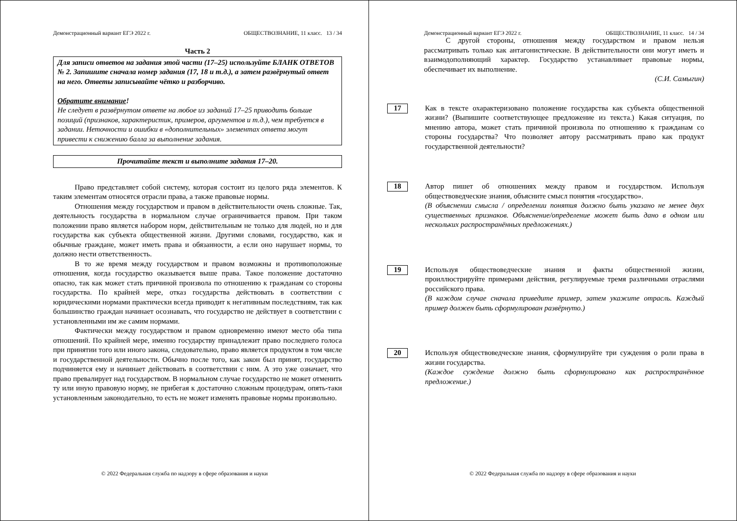Демонстрационный вариант ЕГЭ 2022 г. ОБЩЕСТВОЗНАНИЕ, 11 класс. 13 / 34
Часть 2
Для записи ответов на задания этой части (17–25) используйте БЛАНК ОТВЕТОВ № 2. Запишите сначала номер задания (17, 18 и т.д.), а затем развёрнутый ответ на него. Ответы записывайте чётко и разборчиво.
Обратите внимание!
Не следует в развёрнутом ответе на любое из заданий 17–25 приводить больше позиций (признаков, характеристик, примеров, аргументов и т.д.), чем требуется в задании. Неточности и ошибки в «дополнительных» элементах ответа могут привести к снижению балла за выполнение задания.
Прочитайте текст и выполните задания 17–20.
Право представляет собой систему, которая состоит из целого ряда элементов. К таким элементам относятся отрасли права, а также правовые нормы.
Отношения между государством и правом в действительности очень сложные. Так, деятельность государства в нормальном случае ограничивается правом. При таком положении право является набором норм, действительным не только для людей, но и для государства как субъекта общественной жизни. Другими словами, государство, как и обычные граждане, может иметь права и обязанности, а если оно нарушает нормы, то должно нести ответственность.
В то же время между государством и правом возможны и противоположные отношения, когда государство оказывается выше права. Такое положение достаточно опасно, так как может стать причиной произвола по отношению к гражданам со стороны государства. По крайней мере, отказ государства действовать в соответствии с юридическими нормами практически всегда приводит к негативным последствиям, так как большинство граждан начинает осознавать, что государство не действует в соответствии с установленными им же самим нормами.
Фактически между государством и правом одновременно имеют место оба типа отношений. По крайней мере, именно государству принадлежит право последнего голоса при принятии того или иного закона, следовательно, право является продуктом в том числе и государственной деятельности. Обычно после того, как закон был принят, государство подчиняется ему и начинает действовать в соответствии с ним. А это уже означает, что право превалирует над государством. В нормальном случае государство не может отменить ту или иную правовую норму, не прибегая к достаточно сложным процедурам, опять-таки установленным законодательно, то есть не может изменять правовые нормы произвольно.
© 2022 Федеральная служба по надзору в сфере образования и науки
Демонстрационный вариант ЕГЭ 2022 г. ОБЩЕСТВОЗНАНИЕ, 11 класс. 14 / 34
С другой стороны, отношения между государством и правом нельзя рассматривать только как антагонистические. В действительности они могут иметь и взаимодополняющий характер. Государство устанавливает правовые нормы, обеспечивает их выполнение.
(С.И. Самыгин)
17
Как в тексте охарактеризовано положение государства как субъекта общественной жизни? (Выпишите соответствующее предложение из текста.) Какая ситуация, по мнению автора, может стать причиной произвола по отношению к гражданам со стороны государства? Что позволяет автору рассматривать право как продукт государственной деятельности?
18
Автор пишет об отношениях между правом и государством. Используя обществоведческие знания, объясните смысл понятия «государство».
(В объяснении смысла / определении понятия должно быть указано не менее двух существенных признаков. Объяснение/определение может быть дано в одном или нескольких распространённых предложениях.)
19
Используя обществоведческие знания и факты общественной жизни, проиллюстрируйте примерами действия, регулируемые тремя различными отраслями российского права.
(В каждом случае сначала приведите пример, затем укажите отрасль. Каждый пример должен быть сформулирован развёрнуто.)
20
Используя обществоведческие знания, сформулируйте три суждения о роли права в жизни государства.
(Каждое суждение должно быть сформулировано как распространённое предложение.)
© 2022 Федеральная служба по надзору в сфере образования и науки